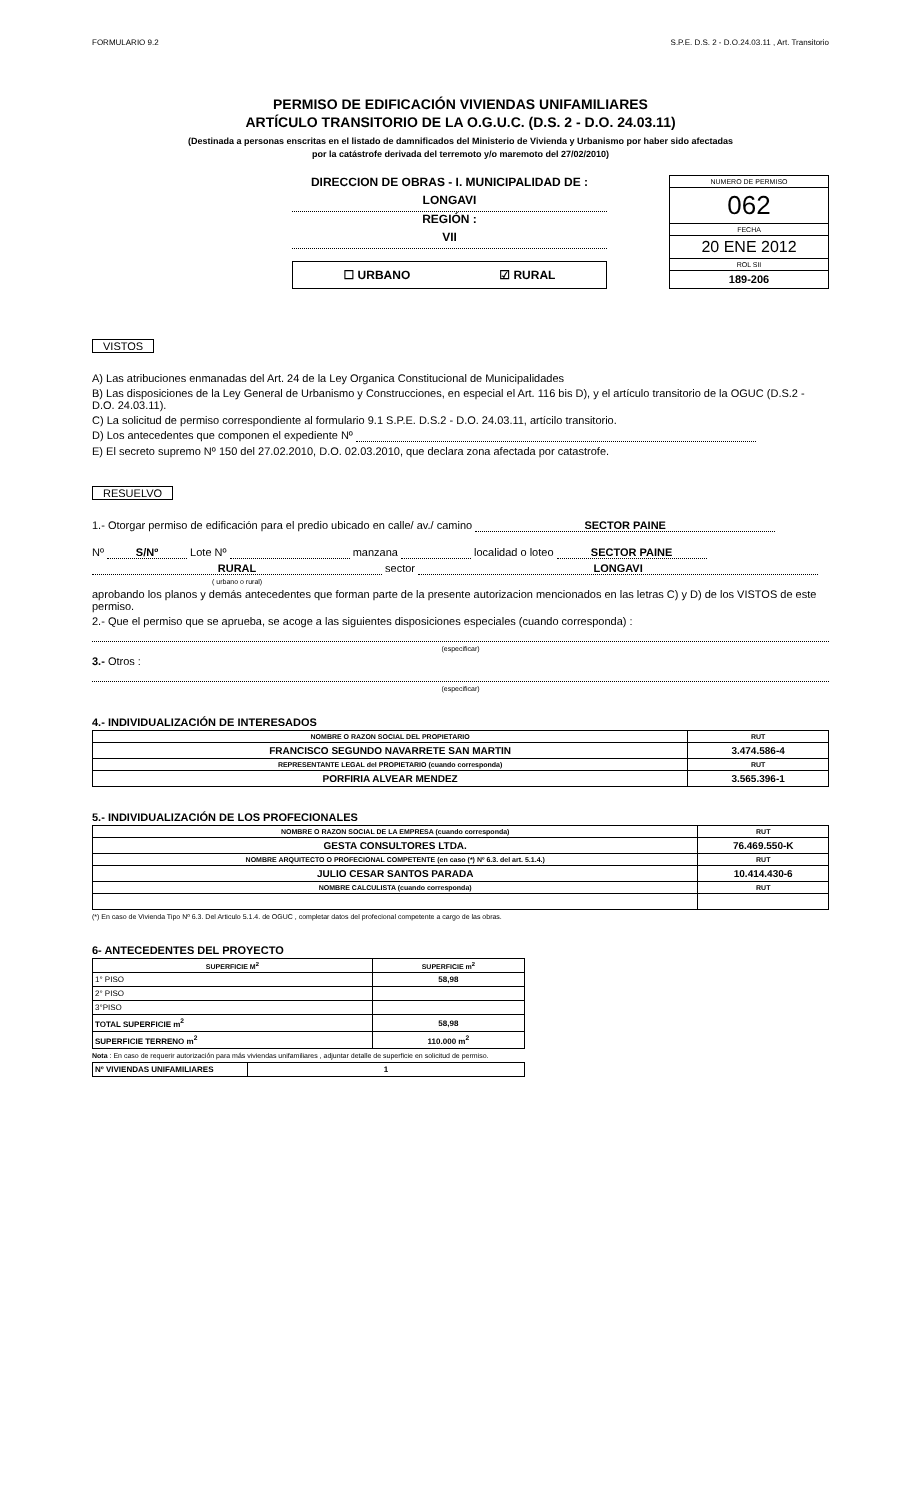FORMULARIO 9.2 S.P.E. D.S. 2 - D.O.24.03.11 , Art. Transitorio
PERMISO DE EDIFICACIÓN VIVIENDAS UNIFAMILIARES
ARTÍCULO TRANSITORIO DE LA O.G.U.C. (D.S. 2 - D.O. 24.03.11)
(Destinada a personas enscritas en el listado de damnificados del Ministerio de Vivienda y Urbanismo por haber sido afectadas
por la catástrofe derivada del terremoto y/o maremoto del 27/02/2010)
DIRECCION DE OBRAS - I. MUNICIPALIDAD DE :
LONGAVI
REGIÓN :
VII
☐ URBANO ☑ RURAL
NUMERO DE PERMISO
062
FECHA
20 ENE 2012
ROL SII
189-206
VISTOS
A) Las atribuciones enmanadas del Art. 24 de la Ley Organica Constitucional de Municipalidades
B) Las disposiciones de la Ley General de Urbanismo y Construcciones, en especial el Art. 116 bis D), y el artículo transitorio de la OGUC (D.S.2 - D.O. 24.03.11).
C) La solicitud de permiso correspondiente al formulario 9.1 S.P.E. D.S.2 - D.O. 24.03.11, artícilo transitorio.
D) Los antecedentes que componen el expediente Nº
E) El secreto supremo Nº 150 del 27.02.2010, D.O. 02.03.2010, que declara zona afectada por catastrofe.
RESUELVO
1.- Otorgar permiso de edificación para el predio ubicado en calle/ av./ camino SECTOR PAINE
Nº S/Nº Lote Nº manzana localidad o loteo SECTOR PAINE
RURAL sector LONGAVI
( urbano o rural)
aprobando los planos y demás antecedentes que forman parte de la presente autorizacion mencionados en las letras C) y D) de los VISTOS de este permiso.
2.- Que el permiso que se aprueba, se acoge a las siguientes disposiciones especiales (cuando corresponda) :
(especificar)
3.- Otros :
(especificar)
4.- INDIVIDUALIZACIÓN DE INTERESADOS
| NOMBRE O RAZON SOCIAL DEL PROPIETARIO | RUT |
| --- | --- |
| FRANCISCO SEGUNDO NAVARRETE SAN MARTIN | 3.474.586-4 |
| REPRESENTANTE LEGAL del PROPIETARIO (cuando corresponda) | RUT |
| PORFIRIA ALVEAR MENDEZ | 3.565.396-1 |
5.- INDIVIDUALIZACIÓN DE LOS PROFECIONALES
| NOMBRE O RAZON SOCIAL DE LA EMPRESA (cuando corresponda) | RUT |
| --- | --- |
| GESTA CONSULTORES LTDA. | 76.469.550-K |
| NOMBRE ARQUITECTO O PROFECIONAL COMPETENTE (en caso (*) Nº 6.3. del art. 5.1.4.) | RUT |
| JULIO CESAR SANTOS PARADA | 10.414.430-6 |
| NOMBRE CALCULISTA (cuando corresponda) | RUT |
(*) En caso de Vivienda Tipo Nº 6.3. Del Articulo 5.1.4. de OGUC , completar datos del profecional competente a cargo de las obras.
6- ANTECEDENTES DEL PROYECTO
| SUPERFICIE M<sup>2</sup> | SUPERFICIE m<sup>2</sup> |
| --- | --- |
| 1° PISO | 58,98 |
| 2° PISO | |
| 3°PISO | |
| TOTAL SUPERFICIE m<sup>2</sup> | 58,98 |
| SUPERFICIE TERRENO m<sup>2</sup> | 110.000 m<sup>2</sup> |
Nota : En caso de requerir autorización para más viviendas unifamiliares , adjuntar detalle de superficie en solicitud de permiso.
| Nº VIVIENDAS UNIFAMILIARES | 1 |